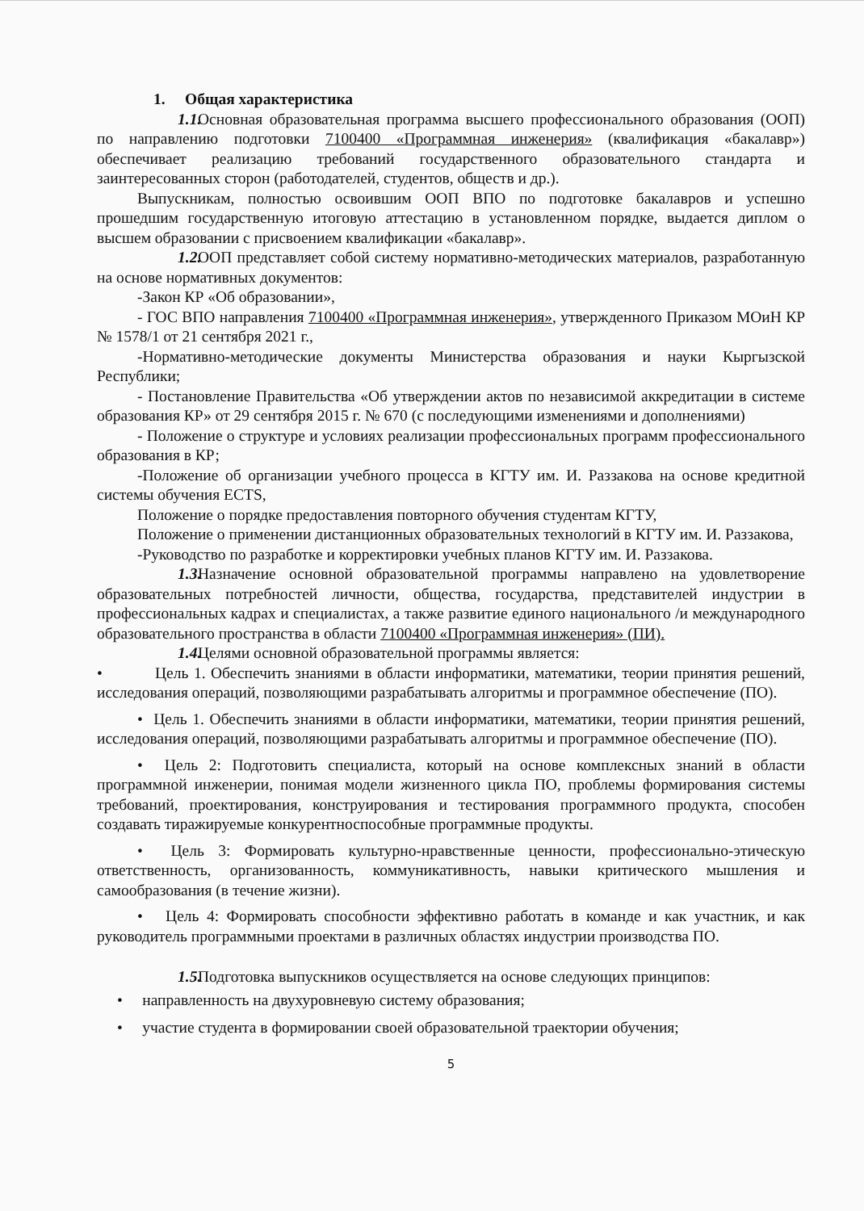1. Общая характеристика
1.1. Основная образовательная программа высшего профессионального образования (ООП) по направлению подготовки 7100400 «Программная инженерия» (квалификация «бакалавр») обеспечивает реализацию требований государственного образовательного стандарта и заинтересованных сторон (работодателей, студентов, обществ и др.).
Выпускникам, полностью освоившим ООП ВПО по подготовке бакалавров и успешно прошедшим государственную итоговую аттестацию в установленном порядке, выдается диплом о высшем образовании с присвоением квалификации «бакалавр».
1.2. ООП представляет собой систему нормативно-методических материалов, разработанную на основе нормативных документов:
-Закон КР «Об образовании»,
- ГОС ВПО направления 7100400 «Программная инженерия», утвержденного Приказом МОиН КР № 1578/1 от 21 сентября 2021 г.,
-Нормативно-методические документы Министерства образования и науки Кыргызской Республики;
- Постановление Правительства «Об утверждении актов по независимой аккредитации в системе образования КР» от 29 сентября 2015 г. № 670 (с последующими изменениями и дополнениями)
- Положение о структуре и условиях реализации профессиональных программ профессионального образования в КР;
-Положение об организации учебного процесса в КГТУ им. И. Раззакова на основе кредитной системы обучения ECTS,
Положение о порядке предоставления повторного обучения студентам КГТУ,
Положение о применении дистанционных образовательных технологий в КГТУ им. И. Раззакова,
-Руководство по разработке и корректировки учебных планов КГТУ им. И. Раззакова.
1.3. Назначение основной образовательной программы направлено на удовлетворение образовательных потребностей личности, общества, государства, представителей индустрии в профессиональных кадрах и специалистах, а также развитие единого национального /и международного образовательного пространства в области 7100400 «Программная инженерия» (ПИ).
1.4. Целями основной образовательной программы является:
• Цель 1. Обеспечить знаниями в области информатики, математики, теории принятия решений, исследования операций, позволяющими разрабатывать алгоритмы и программное обеспечение (ПО).
• Цель 1. Обеспечить знаниями в области информатики, математики, теории принятия решений, исследования операций, позволяющими разрабатывать алгоритмы и программное обеспечение (ПО).
• Цель 2: Подготовить специалиста, который на основе комплексных знаний в области программной инженерии, понимая модели жизненного цикла ПО, проблемы формирования системы требований, проектирования, конструирования и тестирования программного продукта, способен создавать тиражируемые конкурентноспособные программные продукты.
• Цель 3: Формировать культурно-нравственные ценности, профессионально-этическую ответственность, организованность, коммуникативность, навыки критического мышления и самообразования (в течение жизни).
• Цель 4: Формировать способности эффективно работать в команде и как участник, и как руководитель программными проектами в различных областях индустрии производства ПО.
1.5. Подготовка выпускников осуществляется на основе следующих принципов:
• направленность на двухуровневую систему образования;
• участие студента в формировании своей образовательной траектории обучения;
5